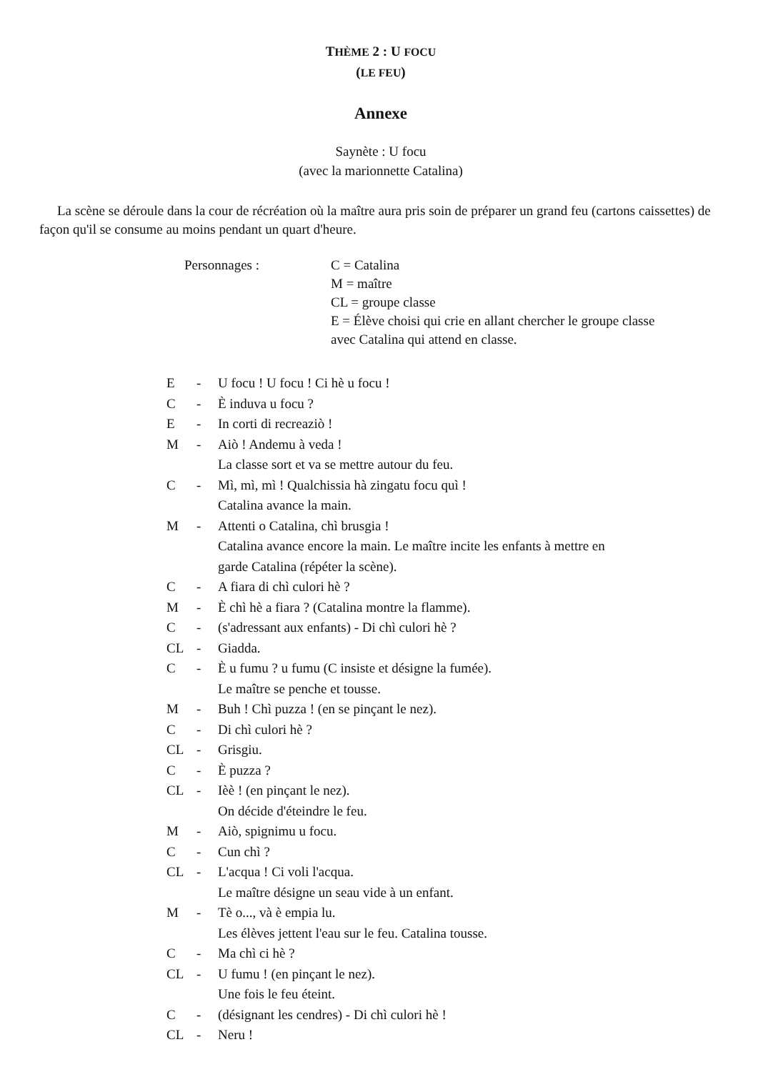THÈME 2 : U FOCU
(LE FEU)
Annexe
Saynète : U focu
(avec la marionnette Catalina)
La scène se déroule dans la cour de récréation où la maître aura pris soin de préparer un grand feu (cartons caissettes) de façon qu'il se consume au moins pendant un quart d'heure.
Personnages : C = Catalina
M = maître
CL = groupe classe
E = Élève choisi qui crie en allant chercher le groupe classe
avec Catalina qui attend en classe.
| E | - | U focu ! U focu ! Ci hè u focu ! |
| C | - | È induva u focu ? |
| E | - | In corti di recreaziò ! |
| M | - | Aiò ! Andemu à veda ! La classe sort et va se mettre autour du feu. |
| C | - | Mì, mì, mì ! Qualchissia hà zingatu focu quì ! Catalina avance la main. |
| M | - | Attenti o Catalina, chì brusgia ! Catalina avance encore la main. Le maître incite les enfants à mettre en garde Catalina (répéter la scène). |
| C | - | A fiara di chì culori hè ? |
| M | - | È chì hè a fiara ? (Catalina montre la flamme). |
| C | - | (s'adressant aux enfants) - Di chì culori hè ? |
| CL | - | Giadda. |
| C | - | È u fumu ? u fumu (C insiste et désigne la fumée). Le maître se penche et tousse. |
| M | - | Buh ! Chì puzza ! (en se pinçant le nez). |
| C | - | Di chì culori hè ? |
| CL | - | Grisgiu. |
| C | - | È puzza ? |
| CL | - | Ièè ! (en pinçant le nez). On décide d'éteindre le feu. |
| M | - | Aiò, spignimu u focu. |
| C | - | Cun chì ? |
| CL | - | L'acqua ! Ci voli l'acqua. Le maître désigne un seau vide à un enfant. |
| M | - | Tè o..., và è empia lu. Les élèves jettent l'eau sur le feu. Catalina tousse. |
| C | - | Ma chì ci hè ? |
| CL | - | U fumu ! (en pinçant le nez). Une fois le feu éteint. |
| C | - | (désignant les cendres) - Di chì culori hè ! |
| CL | - | Neru ! |